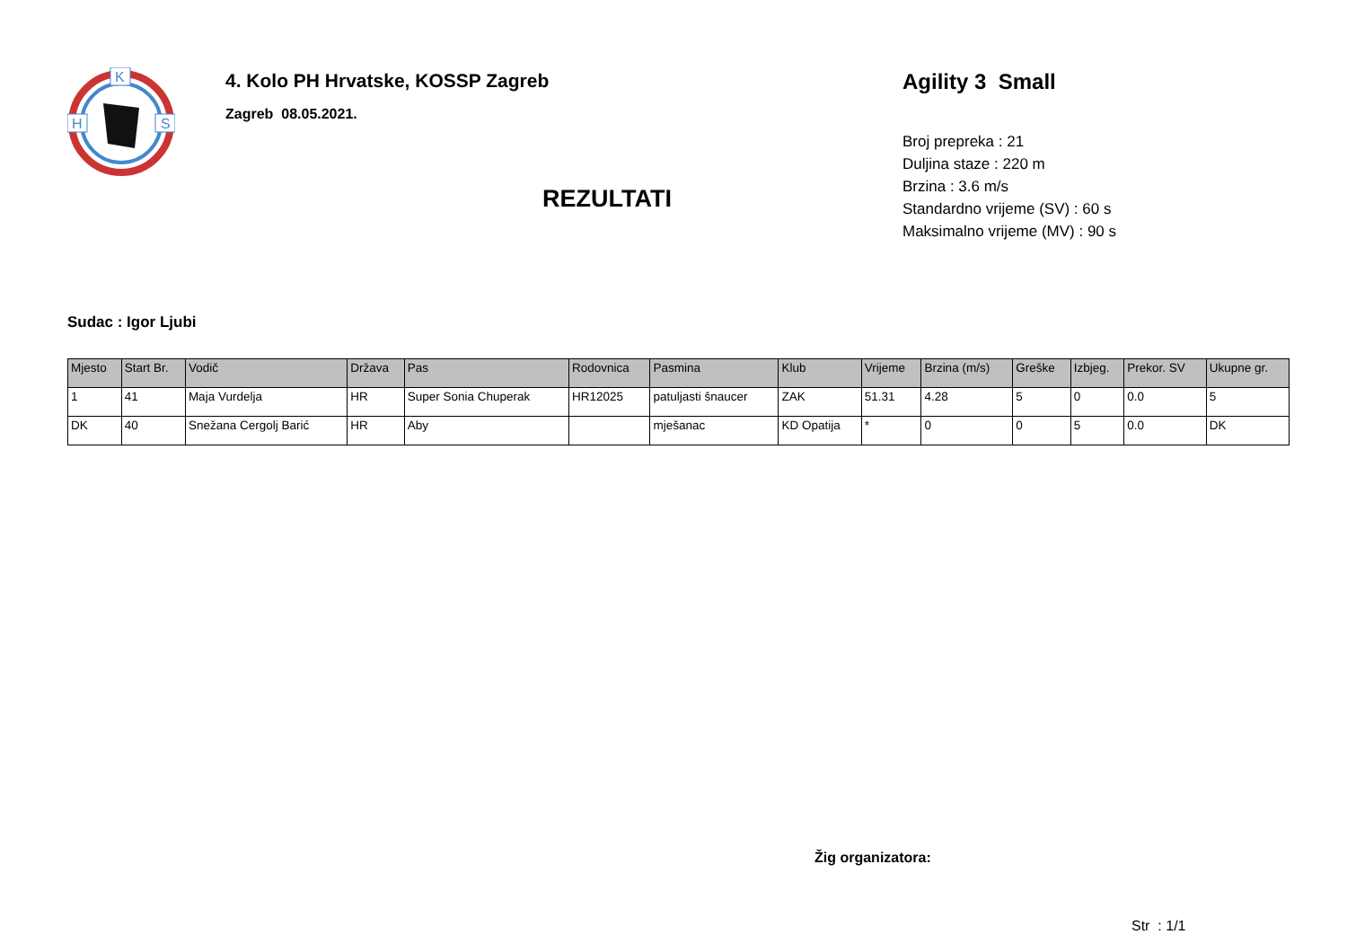K
H
S
4. Kolo PH Hrvatske, KOSSP Zagreb
Zagreb 08.05.2021.
REZULTATI
Agility 3 Small
Broj prepreka : 21
Duljina staze : 220 m
Brzina : 3.6 m/s
Standardno vrijeme (SV) : 60 s
Maksimalno vrijeme (MV) : 90 s
Sudac : Igor Ljubi
| Mjesto | Start Br. | Vodič | Država | Pas | Rodovnica | Pasmina | Klub | Vrijeme | Brzina (m/s) | Greške | Izbjeg. | Prekor. SV | Ukupne gr. |
| --- | --- | --- | --- | --- | --- | --- | --- | --- | --- | --- | --- | --- | --- |
| 1 | 41 | Maja Vurdelja | HR | Super Sonia Chuperak | HR12025 | patuljasti šnaucer | ZAK | 51.31 | 4.28 | 5 | 0 | 0.0 | 5 |
| DK | 40 | Snežana Cergolj Barić | HR | Aby | | mješanac | KD Opatija | * | 0 | 0 | 5 | 0.0 | DK |
Žig organizatora:
Str : 1/1